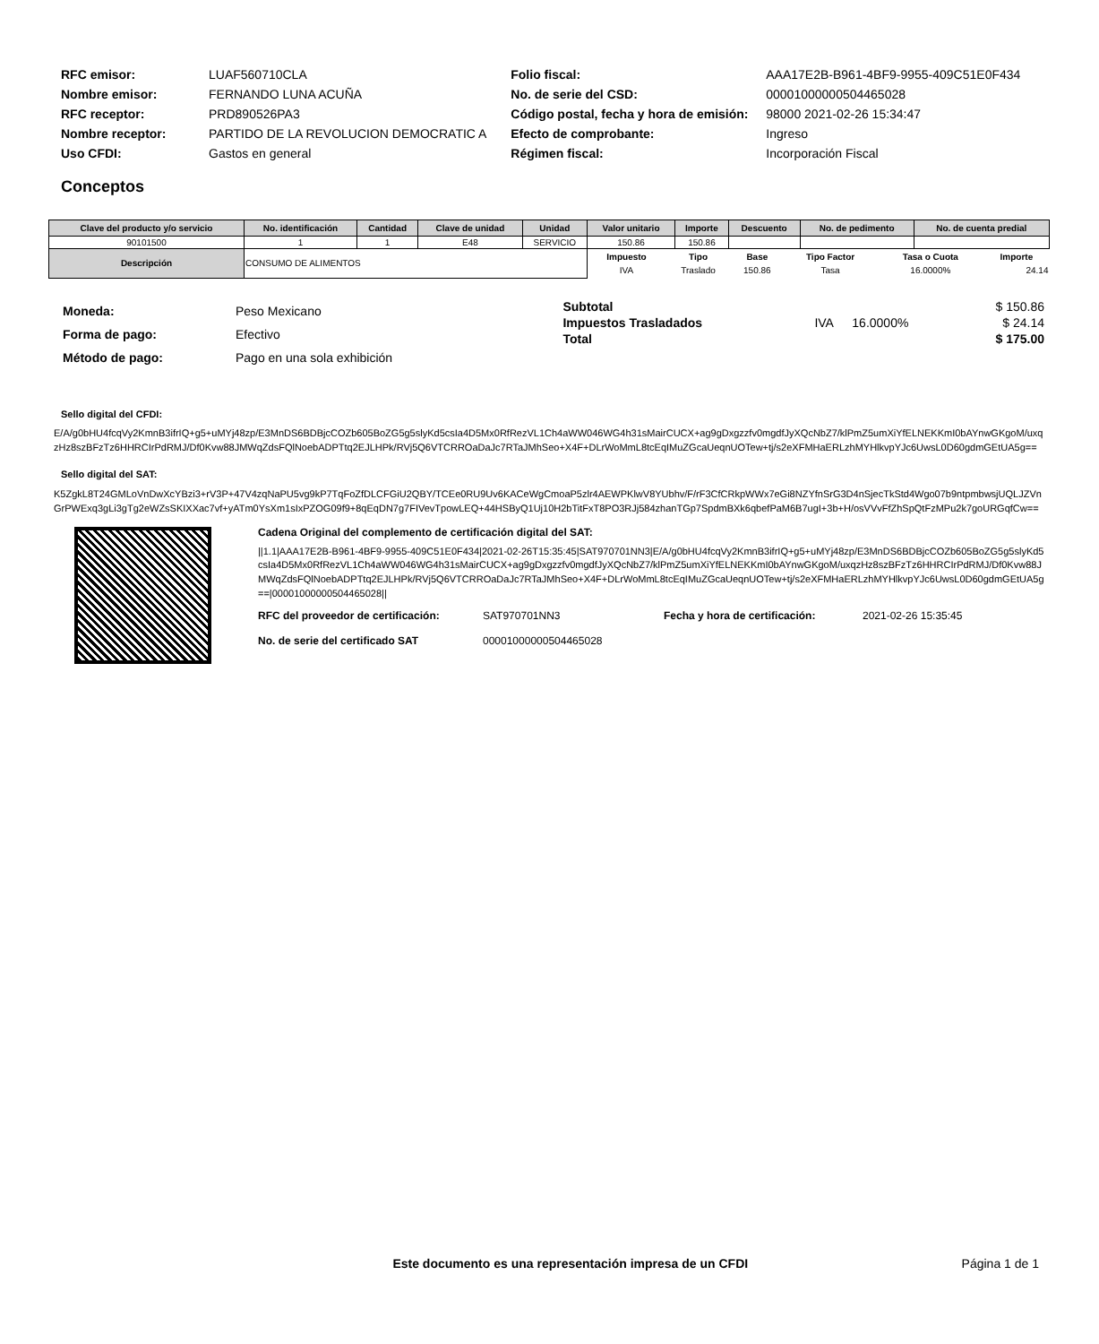| RFC emisor: | LUAF560710CLA |
| Nombre emisor: | FERNANDO LUNA ACUÑA |
| RFC receptor: | PRD890526PA3 |
| Nombre receptor: | PARTIDO DE LA REVOLUCION DEMOCRATIC A |
| Uso CFDI: | Gastos en general |
| Folio fiscal: | AAA17E2B-B961-4BF9-9955-409C51E0F434 |
| No. de serie del CSD: | 00001000000504465028 |
| Código postal, fecha y hora de emisión: | 98000 2021-02-26 15:34:47 |
| Efecto de comprobante: | Ingreso |
| Régimen fiscal: | Incorporación Fiscal |
Conceptos
| Clave del producto y/o servicio | No. identificación | Cantidad | Clave de unidad | Unidad | Valor unitario | Importe | Descuento | No. de pedimento | No. de cuenta predial |
| --- | --- | --- | --- | --- | --- | --- | --- | --- | --- |
| 90101500 | 1 | 1 | E48 | SERVICIO | 150.86 | 150.86 | | | |
| Descripción | CONSUMO DE ALIMENTOS | | | | / Impuesto / Tipo / Base / Tipo Factor / Tasa o Cuota / Importe / / --- / --- / --- / --- / --- / --- / / IVA / Traslado / 150.86 / Tasa / 16.0000% / 24.14 / | | | | |
| Moneda: | Peso Mexicano |
| Forma de pago: | Efectivo |
| Método de pago: | Pago en una sola exhibición |
| Subtotal | | | $ 150.86 |
| Impuestos Trasladados | IVA | 16.0000% | $ 24.14 |
| Total | | | $ 175.00 |
Sello digital del CFDI:
E/A/g0bHU4fcqVy2KmnB3ifrIQ+g5+uMYj48zp/E3MnDS6BDBjcCOZb605BoZG5g5slyKd5csIa4D5Mx0RfRezVL1Ch4aWW046WG4h31sMairCUCX+ag9gDxgzzfv0mgdfJyXQcNbZ7/klPmZ5umXiYfELNEKKmI0bAYnwGKgoM/uxqzHz8szBFzTz6HHRCIrPdRMJ/Df0Kvw88JMWqZdsFQlNoebADPTtq2EJLHPk/RVj5Q6VTCRROaDaJc7RTaJMhSeo+X4F+DLrWoMmL8tcEqIMuZGcaUeqnUOTew+tj/s2eXFMHaERLzhMYHlkvpYJc6UwsL0D60gdmGEtUA5g==
Sello digital del SAT:
K5ZgkL8T24GMLoVnDwXcYBzi3+rV3P+47V4zqNaPU5vg9kP7TqFoZfDLCFGiU2QBY/TCEe0RU9Uv6KACeWgCmoaP5zlr4AEWPKlwV8YUbhv/F/rF3CfCRkpWWx7eGi8NZYfnSrG3D4nSjecTkStd4Wgo07b9ntpmbwsjUQLJZVnGrPWExq3gLi3gTg2eWZsSKIXXac7vf+yATm0YsXm1sIxPZOG09f9+8qEqDN7g7FIVevTpowLEQ+44HSByQ1Uj10H2bTitFxT8PO3RJj584zhanTGp7SpdmBXk6qbefPaM6B7ugI+3b+H/osVVvFfZhSpQtFzMPu2k7goURGqfCw==
Cadena Original del complemento de certificación digital del SAT:
||1.1|AAA17E2B-B961-4BF9-9955-409C51E0F434|2021-02-26T15:35:45|SAT970701NN3|E/A/g0bHU4fcqVy2KmnB3ifrIQ+g5+uMYj48zp/E3MnDS6BDBjcCOZb605BoZG5g5slyKd5csIa4D5Mx0RfRezVL1Ch4aWW046WG4h31sMairCUCX+ag9gDxgzzfv0mgdfJyXQcNbZ7/klPmZ5umXiYfELNEKKmI0bAYnwGKgoM/uxqzHz8szBFzTz6HHRCIrPdRMJ/Df0Kvw88JMWqZdsFQlNoebADPTtq2EJLHPk/RVj5Q6VTCRROaDaJc7RTaJMhSeo+X4F+DLrWoMmL8tcEqIMuZGcaUeqnUOTew+tj/s2eXFMHaERLzhMYHlkvpYJc6UwsL0D60gdmGEtUA5g==|00001000000504465028||
| RFC del proveedor de certificación: | SAT970701NN3 | Fecha y hora de certificación: | 2021-02-26 15:35:45 |
| No. de serie del certificado SAT | 00001000000504465028 | | |
Este documento es una representación impresa de un CFDI
Página 1 de 1